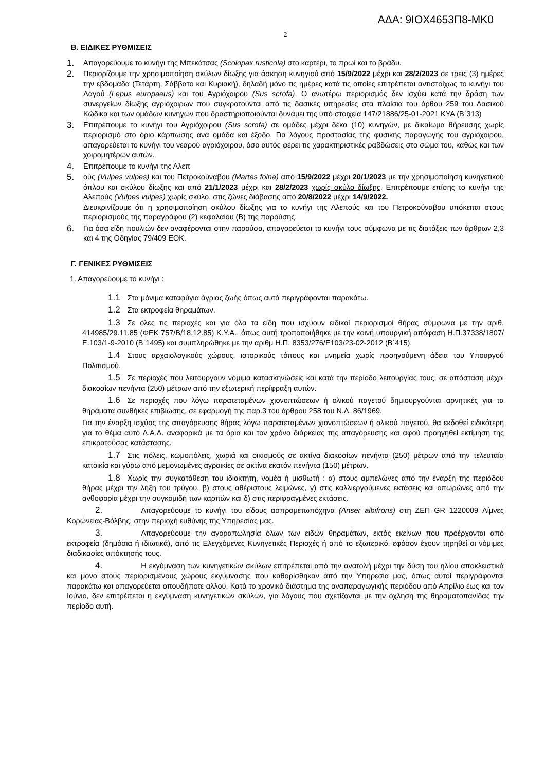ΑΔΑ: 9ΙΟΧ4653Π8-ΜΚ0
2
Β. ΕΙΔΙΚΕΣ ΡΥΘΜΙΣΕΙΣ
1. Απαγορεύουμε το κυνήγι της Μπεκάτσας (Scolopax rusticola) στο καρτέρι, το πρωί και το βράδυ.
2. Περιορίζουμε την χρησιμοποίηση σκύλων δίωξης για άσκηση κυνηγιού από 15/9/2022 μέχρι και 28/2/2023 σε τρεις (3) ημέρες την εβδομάδα (Τετάρτη, Σάββατο και Κυριακή), δηλαδή μόνο τις ημέρες κατά τις οποίες επιτρέπεται αντιστοίχως το κυνήγι του Λαγού (Lepus europaeus) και του Αγριόχοιρου (Sus scrofa). Ο ανωτέρω περιορισμός δεν ισχύει κατά την δράση των συνεργείων δίωξης αγριόχοιρων που συγκροτούνται από τις δασικές υπηρεσίες στα πλαίσια του άρθου 259 του Δασικού Κώδικα και των ομάδων κυνηγών που δραστηριοποιούνται δυνάμει της υπό στοιχεία 147/21886/25-01-2021 ΚΥΑ (Β΄313)
3. Επιτρέπουμε το κυνήγι του Αγριόχοιρου (Sus scrofa) σε ομάδες μέχρι δέκα (10) κυνηγών, με δικαίωμα θήρευσης χωρίς περιορισμό στο όριο κάρπωσης ανά ομάδα και έξοδο. Για λόγους προστασίας της φυσικής παραγωγής του αγριόχοιρου, απαγορεύεται το κυνήγι του νεαρού αγριόχοιρου, όσο αυτός φέρει τις χαρακτηριστικές ραβδώσεις στο σώμα του, καθώς και των χοιρομητέρων αυτών.
4. Επιτρέπουμε το κυνήγι της Αλεπ
5. ούς (Vulpes vulpes) και του Πετροκούναβου (Martes foina) από 15/9/2022 μέχρι 20/1/2023 με την χρησιμοποίηση κυνηγετικού όπλου και σκύλου δίωξης και από 21/1/2023 μέχρι και 28/2/2023 χωρίς σκύλο δίωξης. Επιτρέπουμε επίσης το κυνήγι της Αλεπούς (Vulpes vulpes) χωρίς σκύλο, στις ζώνες διάβασης από 20/8/2022 μέχρι 14/9/2022.
Διευκρινίζουμε ότι η χρησιμοποίηση σκύλου δίωξης για το κυνήγι της Αλεπούς και του Πετροκούναβου υπόκειται στους περιορισμούς της παραγράφου (2) κεφαλαίου (Β) της παρούσης.
6. Για όσα είδη πουλιών δεν αναφέρονται στην παρούσα, απαγορεύεται το κυνήγι τους σύμφωνα με τις διατάξεις των άρθρων 2,3 και 4 της Οδηγίας 79/409 ΕΟΚ.
Γ. ΓΕΝΙΚΕΣ ΡΥΘΜΙΣΕΙΣ
1. Απαγορεύουμε το κυνήγι :
1.1 Στα μόνιμα καταφύγια άγριας ζωής όπως αυτά περιγράφονται παρακάτω.
1.2 Στα εκτροφεία θηραμάτων.
1.3 Σε όλες τις περιοχές και για όλα τα είδη που ισχύουν ειδικοί περιορισμοί θήρας σύμφωνα με την αριθ. 414985/29.11.85 (ΦΕΚ 757/Β/18.12.85) Κ.Υ.Α., όπως αυτή τροποποιήθηκε με την κοινή υπουργική απόφαση Η.Π.37338/1807/Ε.103/1-9-2010 (Β΄1495) και συμπληρώθηκε με την αριθμ Η.Π. 8353/276/Ε103/23-02-2012 (Β΄415).
1.4 Στους αρχαιολογικούς χώρους, ιστορικούς τόπους και μνημεία χωρίς προηγούμενη άδεια του Υπουργού Πολιτισμού.
1.5 Σε περιοχές που λειτουργούν νόμιμα κατασκηνώσεις και κατά την περίοδο λειτουργίας τους, σε απόσταση μέχρι διακοσίων πενήντα (250) μέτρων από την εξωτερική περίφραξη αυτών.
1.6 Σε περιοχές που λόγω παρατεταμένων χιονοπτώσεων ή ολικού παγετού δημιουργούνται αρνητικές για τα θηράματα συνθήκες επιβίωσης, σε εφαρμογή της παρ.3 του άρθρου 258 του Ν.Δ. 86/1969.
Για την έναρξη ισχύος της απαγόρευσης θήρας λόγω παρατεταμένων χιονοπτώσεων ή ολικού παγετού, θα εκδοθεί ειδικότερη για το θέμα αυτό Δ.Α.Δ. αναφορικά με τα όρια και τον χρόνο διάρκειας της απαγόρευσης και αφού προηγηθεί εκτίμηση της επικρατούσας κατάστασης.
1.7 Στις πόλεις, κωμοπόλεις, χωριά και οικισμούς σε ακτίνα διακοσίων πενήντα (250) μέτρων από την τελευταία κατοικία και γύρω από μεμονωμένες αγροικίες σε ακτίνα εκατόν πενήντα (150) μέτρων.
1.8 Χωρίς την συγκατάθεση του ιδιοκτήτη, νομέα ή μισθωτή : α) στους αμπελώνες από την έναρξη της περιόδου θήρας μέχρι την λήξη του τρύγου, β) στους αθέριστους λειμώνες, γ) στις καλλιεργούμενες εκτάσεις και οπωρώνες από την ανθοφορία μέχρι την συγκομιδή των καρπών και δ) στις περιφραγμένες εκτάσεις.
2. Απαγορεύουμε το κυνήγι του είδους ασπρομετωπόχηνα (Anser albifrons) στη ΖΕΠ GR 1220009 Λίμνες Κορώνειας-Βόλβης, στην περιοχή ευθύνης της Υπηρεσίας μας.
3. Απαγορεύουμε την αγοραπωλησία όλων των ειδών θηραμάτων, εκτός εκείνων που προέρχονται από εκτροφεία (δημόσια ή ιδιωτικά), από τις Ελεγχόμενες Κυνηγετικές Περιοχές ή από το εξωτερικό, εφόσον έχουν τηρηθεί οι νόμιμες διαδικασίες απόκτησής τους.
4. Η εκγύμναση των κυνηγετικών σκύλων επιτρέπεται από την ανατολή μέχρι την δύση του ηλίου αποκλειστικά και μόνο στους περιορισμένους χώρους εκγύμνασης που καθορίσθηκαν από την Υπηρεσία μας, όπως αυτοί περιγράφονται παρακάτω και απαγορεύεται οπουδήποτε αλλού. Κατά το χρονικό διάστημα της αναπαραγωγικής περιόδου από Απρίλιο έως και τον Ιούνιο, δεν επιτρέπεται η εκγύμναση κυνηγετικών σκύλων, για λόγους που σχετίζονται με την όχληση της θηραματοπανίδας την περίοδο αυτή.